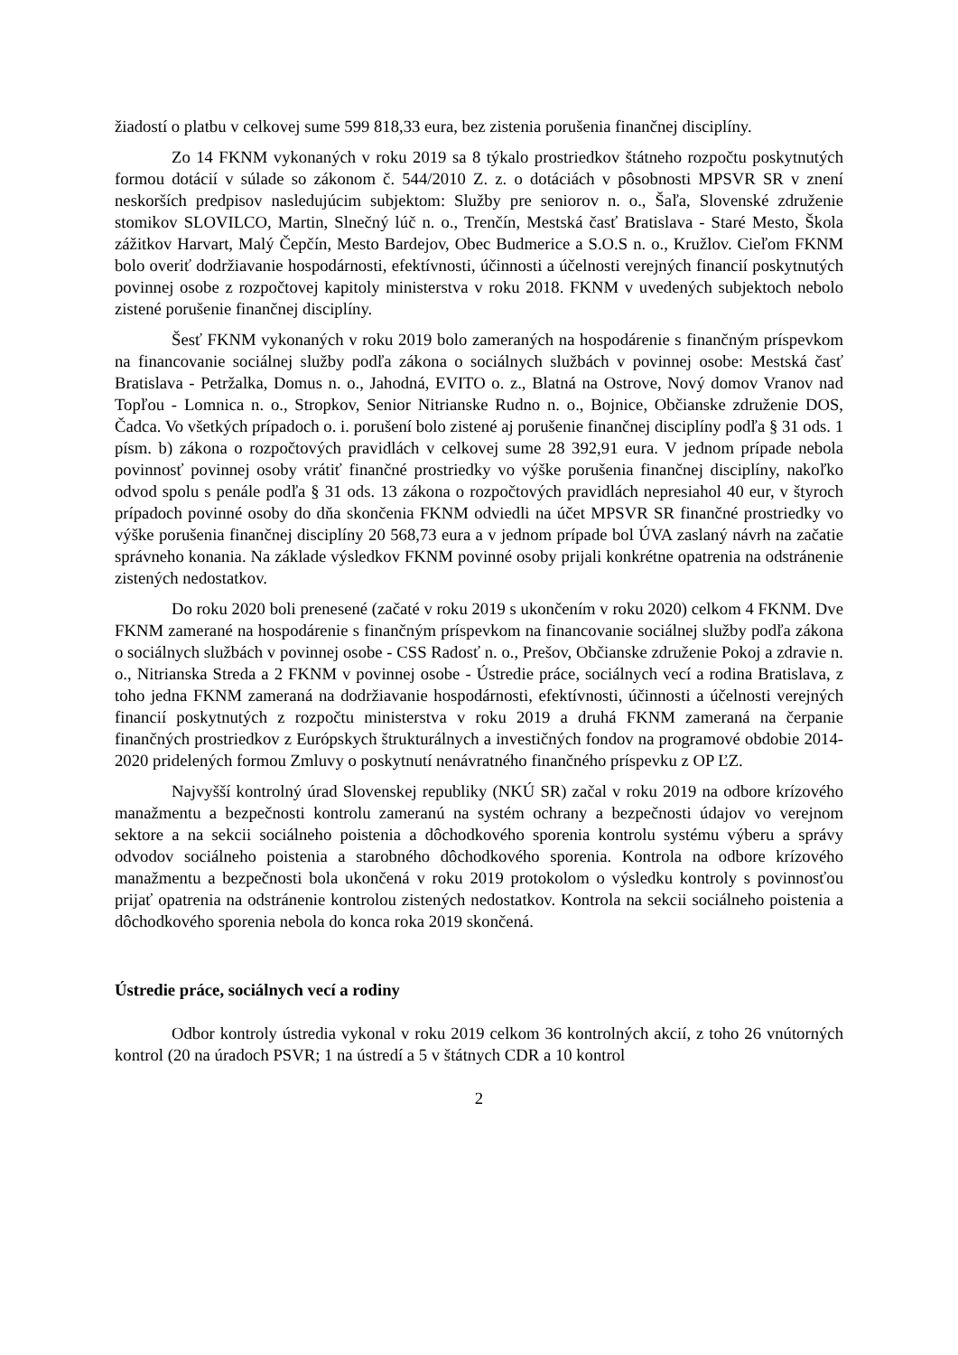žiadostí o platbu v celkovej sume 599 818,33 eura, bez zistenia porušenia finančnej disciplíny.
Zo 14 FKNM vykonaných v roku 2019 sa 8 týkalo prostriedkov štátneho rozpočtu poskytnutých formou dotácií v súlade so zákonom č. 544/2010 Z. z. o dotáciách v pôsobnosti MPSVR SR v znení neskorších predpisov nasledujúcim subjektom: Služby pre seniorov n. o., Šaľa, Slovenské združenie stomikov SLOVILCO, Martin, Slnečný lúč n. o., Trenčín, Mestská časť Bratislava - Staré Mesto, Škola zážitkov Harvart, Malý Čepčín, Mesto Bardejov, Obec Budmerice a S.O.S n. o., Kružlov. Cieľom FKNM bolo overiť dodržiavanie hospodárnosti, efektívnosti, účinnosti a účelnosti verejných financií poskytnutých povinnej osobe z rozpočtovej kapitoly ministerstva v roku 2018. FKNM v uvedených subjektoch nebolo zistené porušenie finančnej disciplíny.
Šesť FKNM vykonaných v roku 2019 bolo zameraných na hospodárenie s finančným príspevkom na financovanie sociálnej služby podľa zákona o sociálnych službách v povinnej osobe: Mestská časť Bratislava - Petržalka, Domus n. o., Jahodná, EVITO o. z., Blatná na Ostrove, Nový domov Vranov nad Topľou - Lomnica n. o., Stropkov, Senior Nitrianske Rudno n. o., Bojnice, Občianske združenie DOS, Čadca. Vo všetkých prípadoch o. i. porušení bolo zistené aj porušenie finančnej disciplíny podľa § 31 ods. 1 písm. b) zákona o rozpočtových pravidlách v celkovej sume 28 392,91 eura. V jednom prípade nebola povinnosť povinnej osoby vrátiť finančné prostriedky vo výške porušenia finančnej disciplíny, nakoľko odvod spolu s penále podľa § 31 ods. 13 zákona o rozpočtových pravidlách nepresiahol 40 eur, v štyroch prípadoch povinné osoby do dňa skončenia FKNM odviedli na účet MPSVR SR finančné prostriedky vo výške porušenia finančnej disciplíny 20 568,73 eura a v jednom prípade bol ÚVA zaslaný návrh na začatie správneho konania. Na základe výsledkov FKNM povinné osoby prijali konkrétne opatrenia na odstránenie zistených nedostatkov.
Do roku 2020 boli prenesené (začaté v roku 2019 s ukončením v roku 2020) celkom 4 FKNM. Dve FKNM zamerané na hospodárenie s finančným príspevkom na financovanie sociálnej služby podľa zákona o sociálnych službách v povinnej osobe - CSS Radosť n. o., Prešov, Občianske združenie Pokoj a zdravie n. o., Nitrianska Streda a 2 FKNM v povinnej osobe - Ústredie práce, sociálnych vecí a rodina Bratislava, z toho jedna FKNM zameraná na dodržiavanie hospodárnosti, efektívnosti, účinnosti a účelnosti verejných financií poskytnutých z rozpočtu ministerstva v roku 2019 a druhá FKNM zameraná na čerpanie finančných prostriedkov z Európskych štrukturálnych a investičných fondov na programové obdobie 2014-2020 pridelených formou Zmluvy o poskytnutí nenávratného finančného príspevku z OP ĽZ.
Najvyšší kontrolný úrad Slovenskej republiky (NKÚ SR) začal v roku 2019 na odbore krízového manažmentu a bezpečnosti kontrolu zameranú na systém ochrany a bezpečnosti údajov vo verejnom sektore a na sekcii sociálneho poistenia a dôchodkového sporenia kontrolu systému výberu a správy odvodov sociálneho poistenia a starobného dôchodkového sporenia. Kontrola na odbore krízového manažmentu a bezpečnosti bola ukončená v roku 2019 protokolom o výsledku kontroly s povinnosťou prijať opatrenia na odstránenie kontrolou zistených nedostatkov. Kontrola na sekcii sociálneho poistenia a dôchodkového sporenia nebola do konca roka 2019 skončená.
Ústredie práce, sociálnych vecí a rodiny
Odbor kontroly ústredia vykonal v roku 2019 celkom 36 kontrolných akcií, z toho 26 vnútorných kontrol (20 na úradoch PSVR; 1 na ústredí a 5 v štátnych CDR a 10 kontrol
2